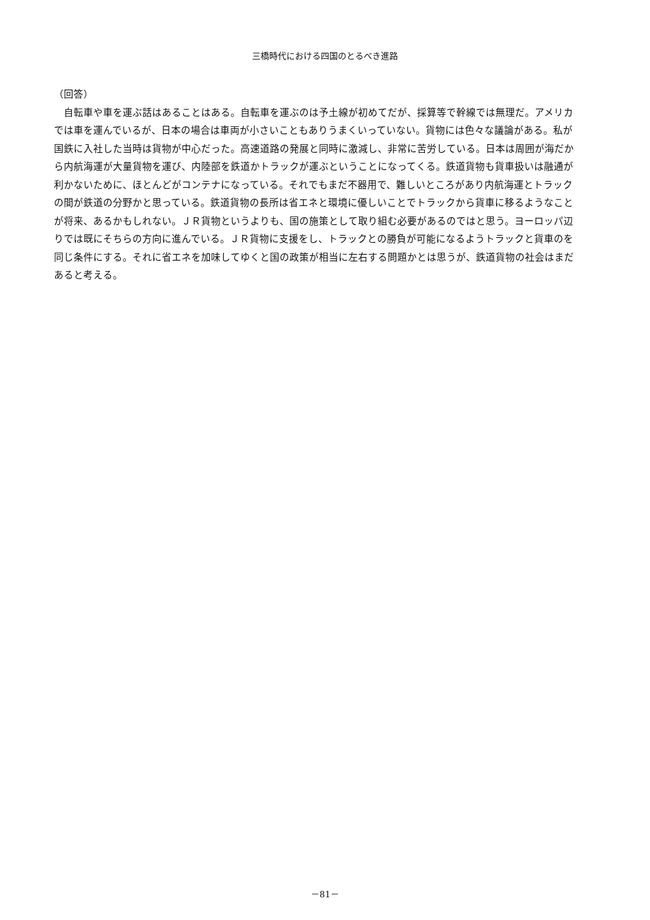三橋時代における四国のとるべき進路
（回答）
 自転車や車を運ぶ話はあることはある。自転車を運ぶのは予土線が初めてだが、採算等で幹線では無理だ。アメリカでは車を運んでいるが、日本の場合は車両が小さいこともありうまくいっていない。貨物には色々な議論がある。私が国鉄に入社した当時は貨物が中心だった。高速道路の発展と同時に激減し、非常に苦労している。日本は周囲が海だから内航海運が大量貨物を運び、内陸部を鉄道かトラックが運ぶということになってくる。鉄道貨物も貨車扱いは融通が利かないために、ほとんどがコンテナになっている。それでもまだ不器用で、難しいところがあり内航海運とトラックの間が鉄道の分野かと思っている。鉄道貨物の長所は省エネと環境に優しいことでトラックから貨車に移るようなことが将来、あるかもしれない。ＪＲ貨物というよりも、国の施策として取り組む必要があるのではと思う。ヨーロッパ辺りでは既にそちらの方向に進んでいる。ＪＲ貨物に支援をし、トラックとの勝負が可能になるようトラックと貨車のを同じ条件にする。それに省エネを加味してゆくと国の政策が相当に左右する問題かとは思うが、鉄道貨物の社会はまだあると考える。
－81－